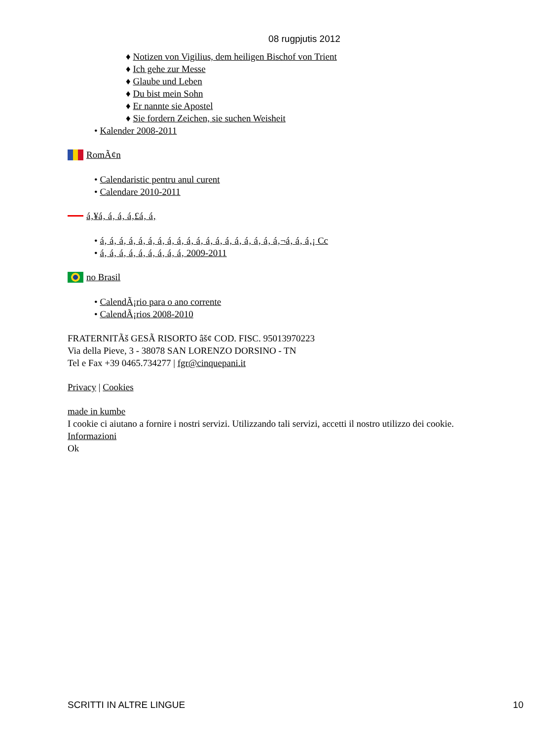08 rugpjutis 2012
♦ Notizen von Vigilius, dem heiligen Bischof von Trient
♦ Ich gehe zur Messe
♦ Glaube und Leben
♦ Du bist mein Sohn
♦ Er nannte sie Apostel
♦ Sie fordern Zeichen, sie suchen Weisheit
• Kalender 2008-2011
RomÃ¢n
• Calendaristic pentru anul curent
• Calendare 2010-2011
á‚¥á‚ á‚ á‚ á‚£á‚ á‚
• á‚ á‚ á‚ á‚ á‚ á‚ á‚ á‚ á‚ á‚ á‚ á‚ á‚ á‚ á‚ á‚ á‚ á‚ á‚¬á‚ á‚ á‚¡ Cc
• á‚ á‚ á‚ á‚ á‚ á‚ á‚ á‚ á‚ 2009-2011
no Brasil
• CalendÃ¡rio para o ano corrente
• CalendÃ¡rios 2008-2010
FRATERNITÃš GESÃ RISORTO âš¢ COD. FISC. 95013970223
Via della Pieve, 3 - 38078 SAN LORENZO DORSINO - TN
Tel e Fax +39 0465.734277 | fgr@cinquepani.it
Privacy | Cookies
made in kumbe
I cookie ci aiutano a fornire i nostri servizi. Utilizzando tali servizi, accetti il nostro utilizzo dei cookie.
Informazioni
Ok
SCRITTI IN ALTRE LINGUE 10